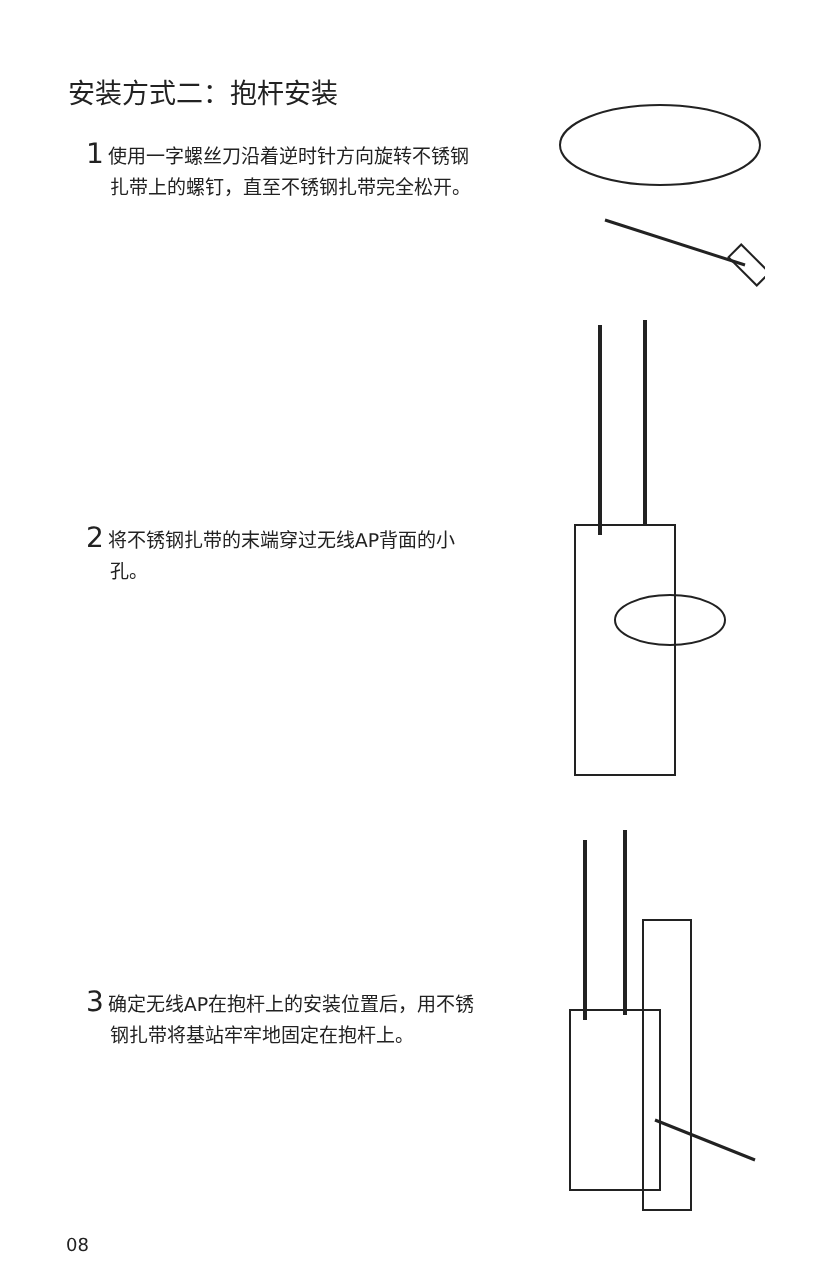安装方式二：抱杆安装
1 使用一字螺丝刀沿着逆时针方向旋转不锈钢扎带上的螺钉，直至不锈钢扎带完全松开。
2 将不锈钢扎带的末端穿过无线AP背面的小孔。
3 确定无线AP在抱杆上的安装位置后，用不锈钢扎带将基站牢牢地固定在抱杆上。
08